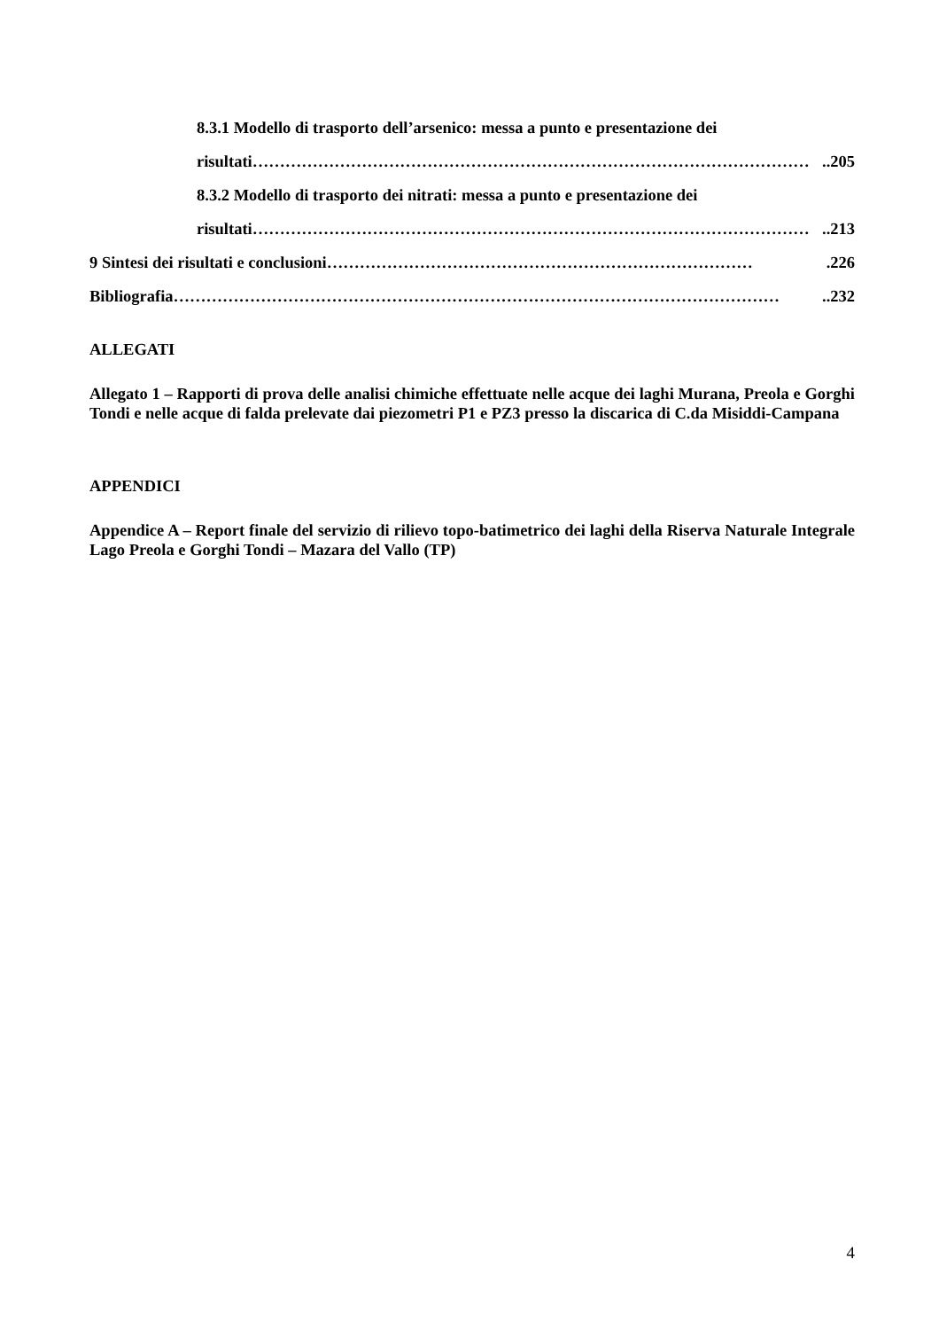8.3.1 Modello di trasporto dell’arsenico: messa a punto e presentazione dei
risultati…………………………………………………………………………………………..205
8.3.2 Modello di trasporto dei nitrati: messa a punto e presentazione dei
risultati…………………………………………………………………………………………..213
9 Sintesi dei risultati e conclusioni…………………………………………………………………….226
Bibliografia…………………………………………………………………………………………………..232
ALLEGATI
Allegato 1 – Rapporti di prova delle analisi chimiche effettuate nelle acque dei laghi Murana, Preola e Gorghi Tondi e nelle acque di falda prelevate dai piezometri P1 e PZ3 presso la discarica di C.da Misiddi-Campana
APPENDICI
Appendice A – Report finale del servizio di rilievo topo-batimetrico dei laghi della Riserva Naturale Integrale Lago Preola e Gorghi Tondi – Mazara del Vallo (TP)
4